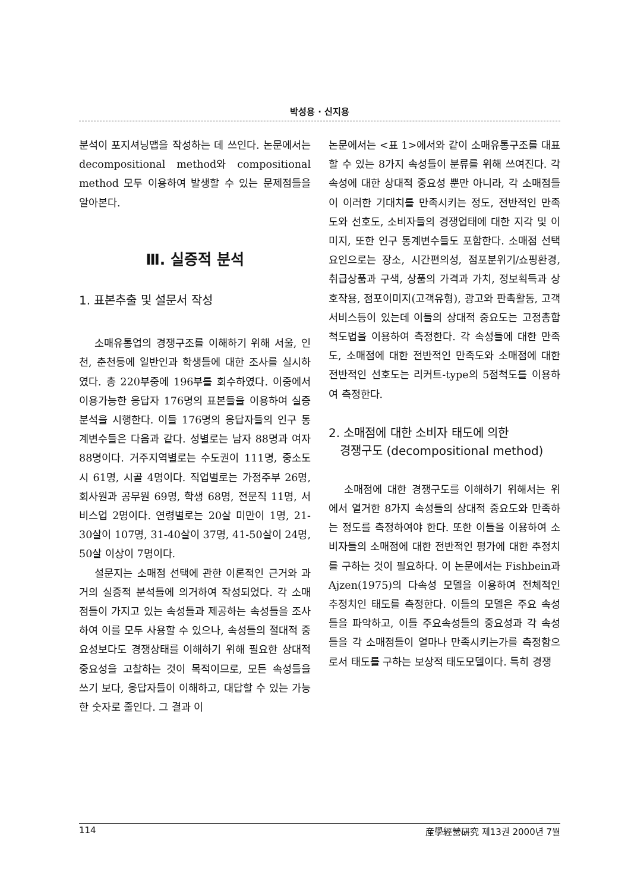박성용 · 신지용
분석이 포지셔닝맵을 작성하는 데 쓰인다. 논문에서는 decompositional method와 compositional method 모두 이용하여 발생할 수 있는 문제점들을 알아본다.
Ⅲ. 실증적 분석
1. 표본추출 및 설문서 작성
소매유통업의 경쟁구조를 이해하기 위해 서울, 인천, 춘천등에 일반인과 학생들에 대한 조사를 실시하였다. 총 220부중에 196부를 회수하였다. 이중에서 이용가능한 응답자 176명의 표본들을 이용하여 실증 분석을 시행한다. 이들 176명의 응답자들의 인구 통계변수들은 다음과 같다. 성별로는 남자 88명과 여자 88명이다. 거주지역별로는 수도권이 111명, 중소도시 61명, 시골 4명이다. 직업별로는 가정주부 26명, 회사원과 공무원 69명, 학생 68명, 전문직 11명, 서비스업 2명이다. 연령별로는 20살 미만이 1명, 21-30살이 107명, 31-40살이 37명, 41-50살이 24명, 50살 이상이 7명이다.
설문지는 소매점 선택에 관한 이론적인 근거와 과거의 실증적 분석들에 의거하여 작성되었다. 각 소매점들이 가지고 있는 속성들과 제공하는 속성들을 조사하여 이를 모두 사용할 수 있으나, 속성들의 절대적 중요성보다도 경쟁상태를 이해하기 위해 필요한 상대적 중요성을 고찰하는 것이 목적이므로, 모든 속성들을 쓰기 보다, 응답자들이 이해하고, 대답할 수 있는 가능한 숫자로 줄인다. 그 결과 이
논문에서는 <표 1>에서와 같이 소매유통구조를 대표할 수 있는 8가지 속성들이 분류를 위해 쓰여진다. 각 속성에 대한 상대적 중요성 뿐만 아니라, 각 소매점들이 이러한 기대치를 만족시키는 정도, 전반적인 만족도와 선호도, 소비자들의 경쟁업태에 대한 지각 및 이미지, 또한 인구 통계변수들도 포함한다. 소매점 선택요인으로는 장소, 시간편의성, 점포분위기/쇼핑환경, 취급상품과 구색, 상품의 가격과 가치, 정보획득과 상호작용, 점포이미지(고객유형), 광고와 판촉활동, 고객서비스등이 있는데 이들의 상대적 중요도는 고정총합척도법을 이용하여 측정한다. 각 속성들에 대한 만족도, 소매점에 대한 전반적인 만족도와 소매점에 대한 전반적인 선호도는 리커트-type의 5점척도를 이용하여 측정한다.
2. 소매점에 대한 소비자 태도에 의한
경쟁구도 (decompositional method)
소매점에 대한 경쟁구도를 이해하기 위해서는 위에서 열거한 8가지 속성들의 상대적 중요도와 만족하는 정도를 측정하여야 한다. 또한 이들을 이용하여 소비자들의 소매점에 대한 전반적인 평가에 대한 추정치를 구하는 것이 필요하다. 이 논문에서는 Fishbein과 Ajzen(1975)의 다속성 모델을 이용하여 전체적인 추정치인 태도를 측정한다. 이들의 모델은 주요 속성들을 파악하고, 이들 주요속성들의 중요성과 각 속성들을 각 소매점들이 얼마나 만족시키는가를 측정함으로서 태도를 구하는 보상적 태도모델이다. 특히 경쟁
114 産學經營硏究 제13권 2000년 7월